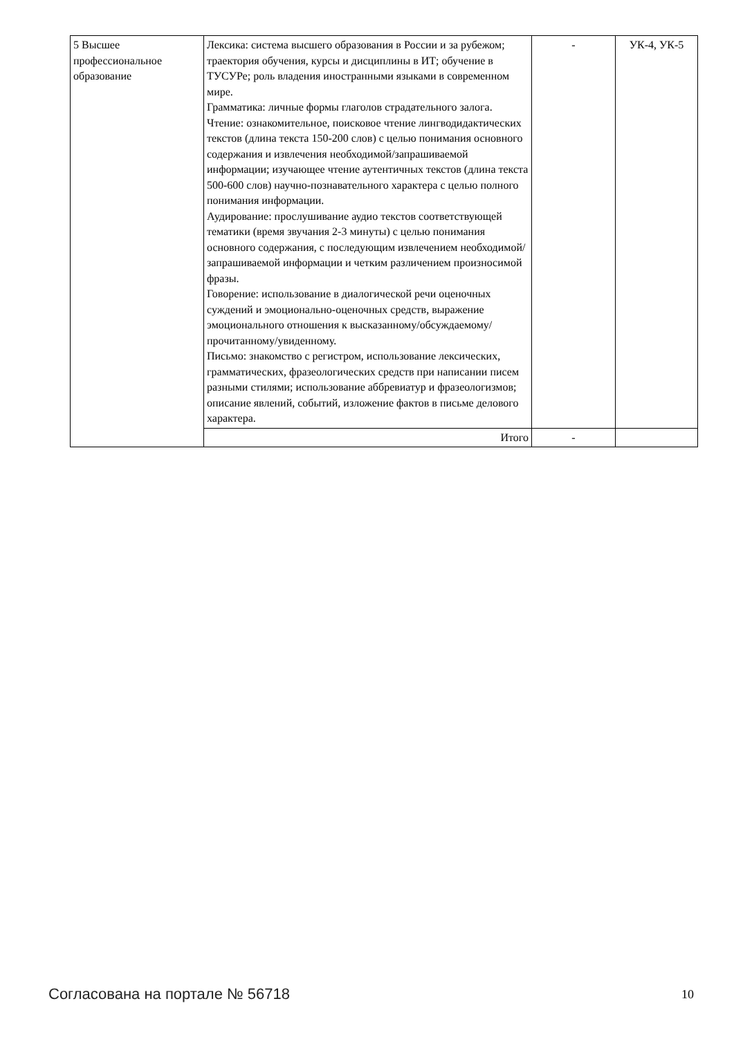| 5 Высшее профессиональное образование | Лексика: система высшего образования в России и за рубежом; траектория обучения, курсы и дисциплины в ИТ; обучение в ТУСУРе; роль владения иностранными языками в современном мире. Грамматика: личные формы глаголов страдательного залога. Чтение: ознакомительное, поисковое чтение лингводидактических текстов (длина текста 150-200 слов) с целью понимания основного содержания и извлечения необходимой/запрашиваемой информации; изучающее чтение аутентичных текстов (длина текста 500-600 слов) научно-познавательного характера с целью полного понимания информации. Аудирование: прослушивание аудио текстов соответствующей тематики (время звучания 2-3 минуты) с целью понимания основного содержания, с последующим извлечением необходимой/запрашиваемой информации и четким различением произносимой фразы. Говорение: использование в диалогической речи оценочных суждений и эмоционально-оценочных средств, выражение эмоционального отношения к высказанному/обсуждаемому/прочитанному/увиденному. Письмо: знакомство с регистром, использование лексических, грамматических, фразеологических средств при написании писем разными стилями; использование аббревиатур и фразеологизмов; описание явлений, событий, изложение фактов в письме делового характера. | - | УК-4, УК-5 |
| | Итого | - | |
Согласована на портале № 56718 10